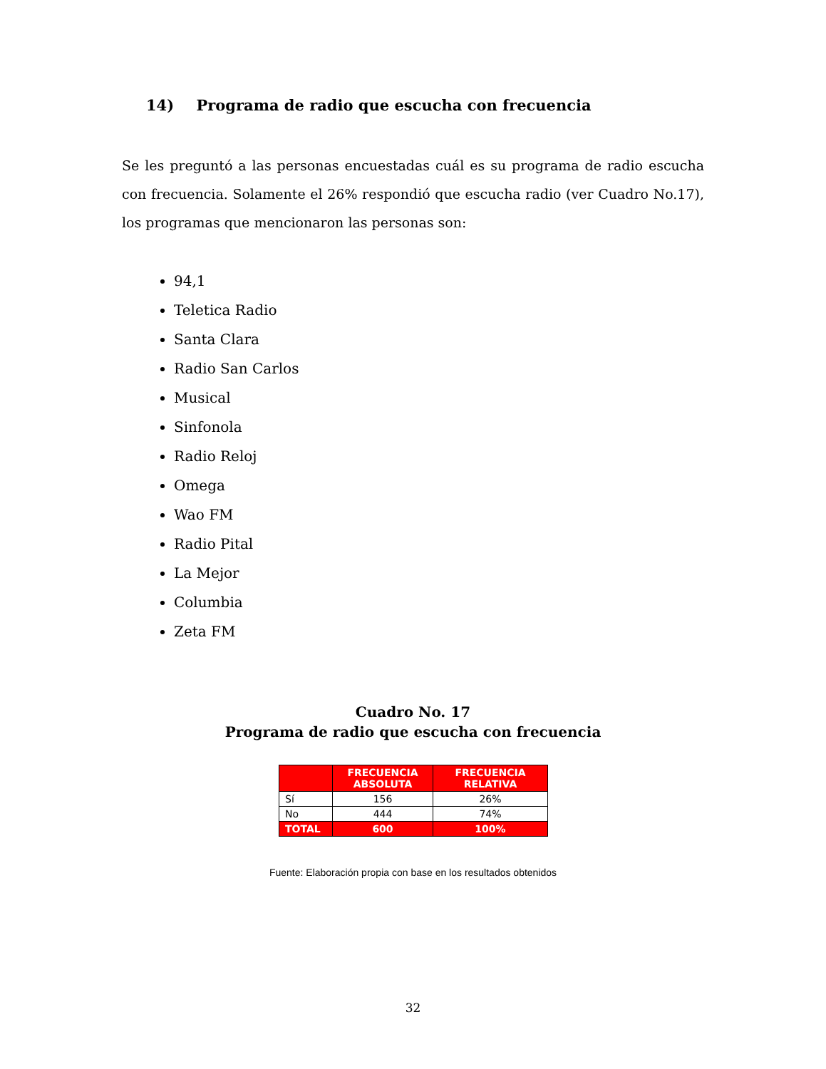14) Programa de radio que escucha con frecuencia
Se les preguntó a las personas encuestadas cuál es su programa de radio escucha con frecuencia. Solamente el 26% respondió que escucha radio (ver Cuadro No.17), los programas que mencionaron las personas son:
94,1
Teletica Radio
Santa Clara
Radio San Carlos
Musical
Sinfonola
Radio Reloj
Omega
Wao FM
Radio Pital
La Mejor
Columbia
Zeta FM
Cuadro No. 17
Programa de radio que escucha con frecuencia
| | FRECUENCIA ABSOLUTA | FRECUENCIA RELATIVA |
| --- | --- | --- |
| Sí | 156 | 26% |
| No | 444 | 74% |
| TOTAL | 600 | 100% |
Fuente: Elaboración propia con base en los resultados obtenidos
32